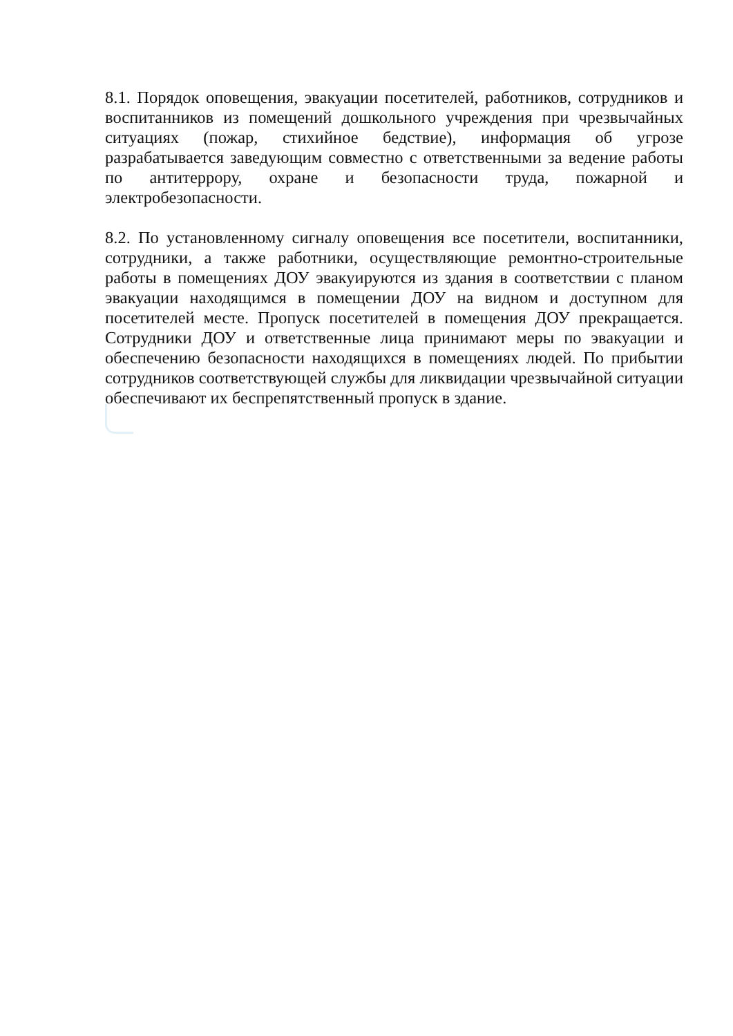8.1. Порядок оповещения, эвакуации посетителей, работников, сотрудников и воспитанников из помещений дошкольного учреждения при чрезвычайных ситуациях (пожар, стихийное бедствие), информация об угрозе разрабатывается заведующим совместно с ответственными за ведение работы по антитеррору, охране и безопасности труда, пожарной и электробезопасности.
8.2. По установленному сигналу оповещения все посетители, воспитанники, сотрудники, а также работники, осуществляющие ремонтно-строительные работы в помещениях ДОУ эвакуируются из здания в соответствии с планом эвакуации находящимся в помещении ДОУ на видном и доступном для посетителей месте. Пропуск посетителей в помещения ДОУ прекращается. Сотрудники ДОУ и ответственные лица принимают меры по эвакуации и обеспечению безопасности находящихся в помещениях людей. По прибытии сотрудников соответствующей службы для ликвидации чрезвычайной ситуации обеспечивают их беспрепятственный пропуск в здание.